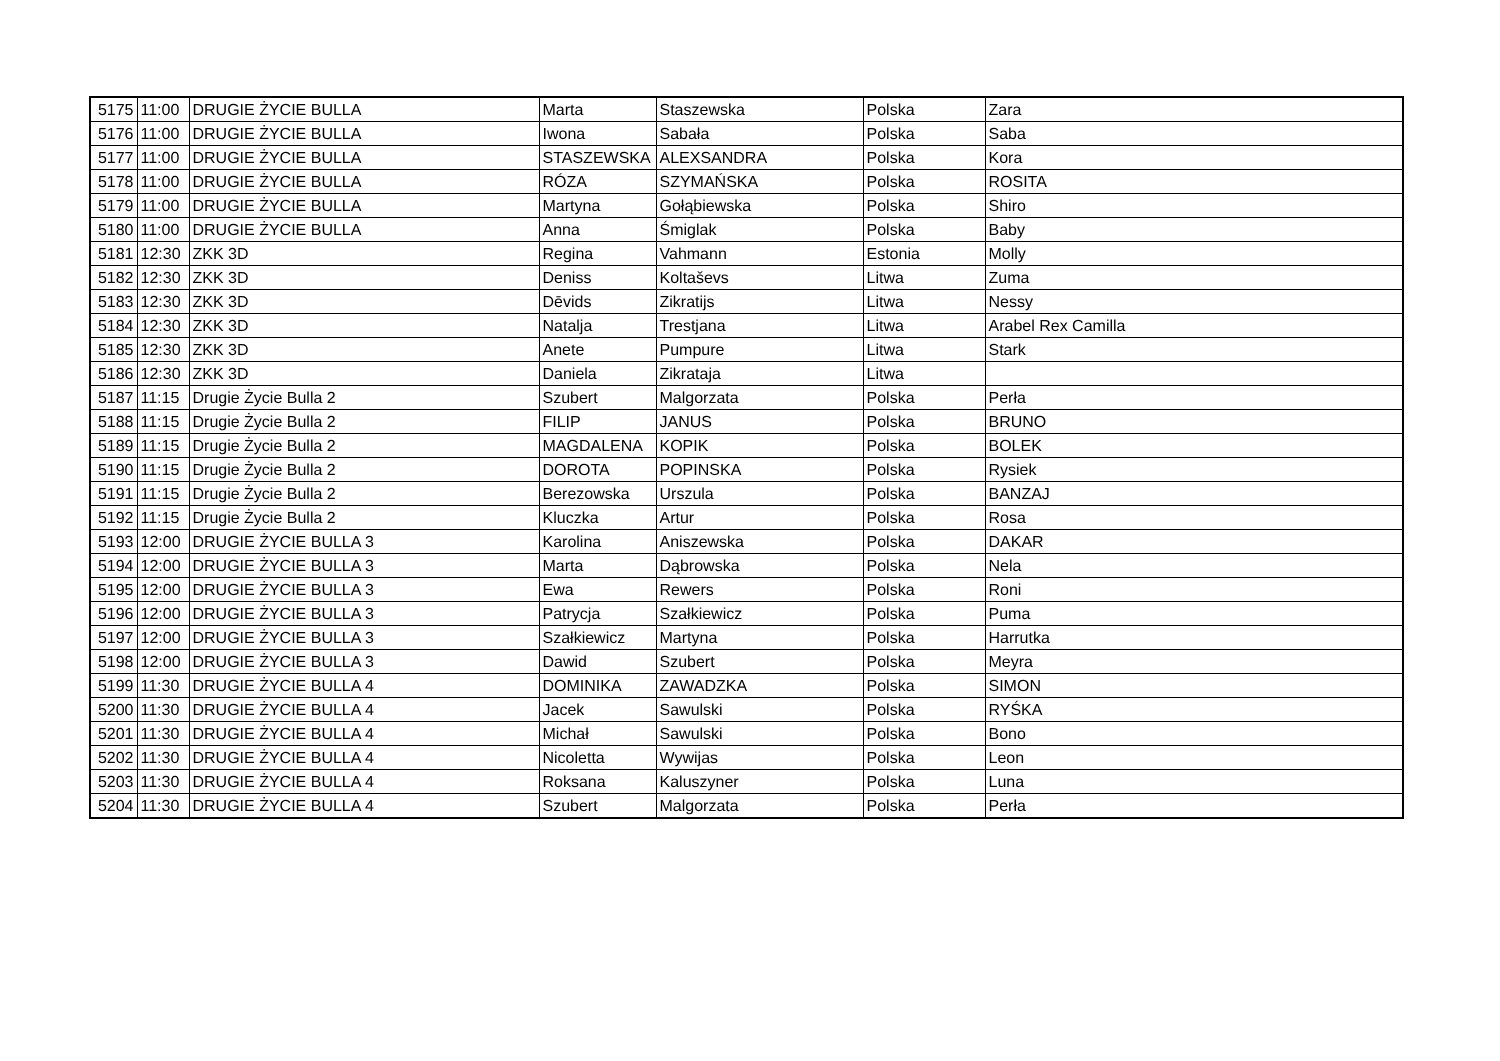| 5175 | 11:00 | DRUGIE ŻYCIE BULLA | Marta | Staszewska | Polska | Zara |
| 5176 | 11:00 | DRUGIE ŻYCIE BULLA | Iwona | Sabała | Polska | Saba |
| 5177 | 11:00 | DRUGIE ŻYCIE BULLA | STASZEWSKA | ALEXSANDRA | Polska | Kora |
| 5178 | 11:00 | DRUGIE ŻYCIE BULLA | RÓZA | SZYMAŃSKA | Polska | ROSITA |
| 5179 | 11:00 | DRUGIE ŻYCIE BULLA | Martyna | Gołąbiewska | Polska | Shiro |
| 5180 | 11:00 | DRUGIE ŻYCIE BULLA | Anna | Śmiglak | Polska | Baby |
| 5181 | 12:30 | ZKK 3D | Regina | Vahmann | Estonia | Molly |
| 5182 | 12:30 | ZKK 3D | Deniss | Koltaševs | Litwa | Zuma |
| 5183 | 12:30 | ZKK 3D | Dēvids | Zikratijs | Litwa | Nessy |
| 5184 | 12:30 | ZKK 3D | Natalja | Trestjana | Litwa | Arabel Rex Camilla |
| 5185 | 12:30 | ZKK 3D | Anete | Pumpure | Litwa | Stark |
| 5186 | 12:30 | ZKK 3D | Daniela | Zikrataja | Litwa | |
| 5187 | 11:15 | Drugie Życie Bulla 2 | Szubert | Malgorzata | Polska | Perła |
| 5188 | 11:15 | Drugie Życie Bulla 2 | FILIP | JANUS | Polska | BRUNO |
| 5189 | 11:15 | Drugie Życie Bulla 2 | MAGDALENA | KOPIK | Polska | BOLEK |
| 5190 | 11:15 | Drugie Życie Bulla 2 | DOROTA | POPINSKA | Polska | Rysiek |
| 5191 | 11:15 | Drugie Życie Bulla 2 | Berezowska | Urszula | Polska | BANZAJ |
| 5192 | 11:15 | Drugie Życie Bulla 2 | Kluczka | Artur | Polska | Rosa |
| 5193 | 12:00 | DRUGIE ŻYCIE BULLA 3 | Karolina | Aniszewska | Polska | DAKAR |
| 5194 | 12:00 | DRUGIE ŻYCIE BULLA 3 | Marta | Dąbrowska | Polska | Nela |
| 5195 | 12:00 | DRUGIE ŻYCIE BULLA 3 | Ewa | Rewers | Polska | Roni |
| 5196 | 12:00 | DRUGIE ŻYCIE BULLA 3 | Patrycja | Szałkiewicz | Polska | Puma |
| 5197 | 12:00 | DRUGIE ŻYCIE BULLA 3 | Szałkiewicz | Martyna | Polska | Harrutka |
| 5198 | 12:00 | DRUGIE ŻYCIE BULLA 3 | Dawid | Szubert | Polska | Meyra |
| 5199 | 11:30 | DRUGIE ŻYCIE BULLA 4 | DOMINIKA | ZAWADZKA | Polska | SIMON |
| 5200 | 11:30 | DRUGIE ŻYCIE BULLA 4 | Jacek | Sawulski | Polska | RYŚKA |
| 5201 | 11:30 | DRUGIE ŻYCIE BULLA 4 | Michał | Sawulski | Polska | Bono |
| 5202 | 11:30 | DRUGIE ŻYCIE BULLA 4 | Nicoletta | Wywijas | Polska | Leon |
| 5203 | 11:30 | DRUGIE ŻYCIE BULLA 4 | Roksana | Kaluszyner | Polska | Luna |
| 5204 | 11:30 | DRUGIE ŻYCIE BULLA 4 | Szubert | Malgorzata | Polska | Perła |